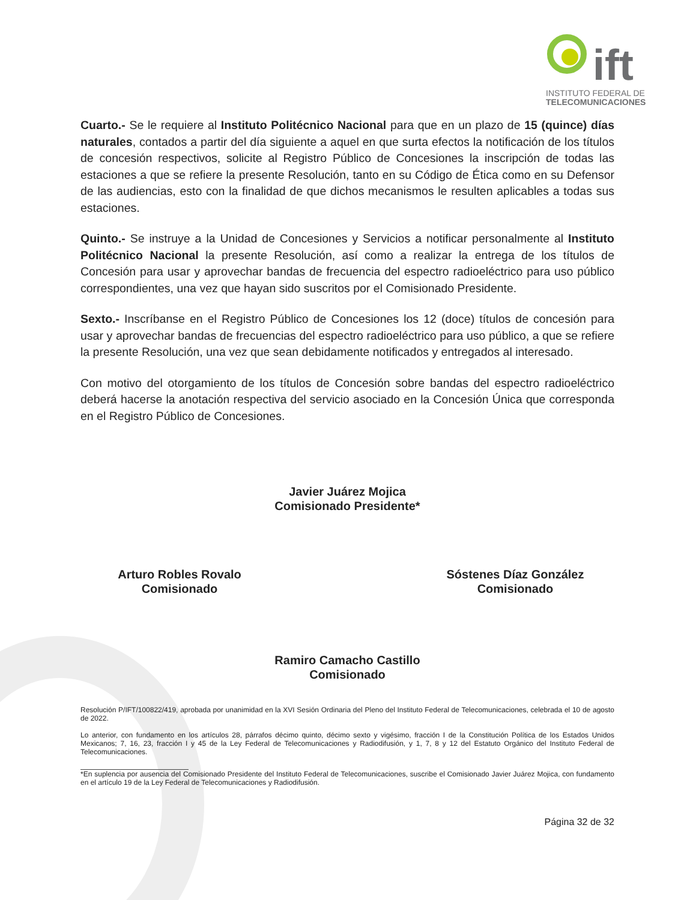ift
INSTITUTO FEDERAL DE
TELECOMUNICACIONES
Cuarto.- Se le requiere al Instituto Politécnico Nacional para que en un plazo de 15 (quince) días naturales, contados a partir del día siguiente a aquel en que surta efectos la notificación de los títulos de concesión respectivos, solicite al Registro Público de Concesiones la inscripción de todas las estaciones a que se refiere la presente Resolución, tanto en su Código de Ética como en su Defensor de las audiencias, esto con la finalidad de que dichos mecanismos le resulten aplicables a todas sus estaciones.
Quinto.- Se instruye a la Unidad de Concesiones y Servicios a notificar personalmente al Instituto Politécnico Nacional la presente Resolución, así como a realizar la entrega de los títulos de Concesión para usar y aprovechar bandas de frecuencia del espectro radioeléctrico para uso público correspondientes, una vez que hayan sido suscritos por el Comisionado Presidente.
Sexto.- Inscríbanse en el Registro Público de Concesiones los 12 (doce) títulos de concesión para usar y aprovechar bandas de frecuencias del espectro radioeléctrico para uso público, a que se refiere la presente Resolución, una vez que sean debidamente notificados y entregados al interesado.
Con motivo del otorgamiento de los títulos de Concesión sobre bandas del espectro radioeléctrico deberá hacerse la anotación respectiva del servicio asociado en la Concesión Única que corresponda en el Registro Público de Concesiones.
Javier Juárez Mojica
Comisionado Presidente*
Arturo Robles Rovalo
Comisionado
Sóstenes Díaz González
Comisionado
Ramiro Camacho Castillo
Comisionado
Resolución P/IFT/100822/419, aprobada por unanimidad en la XVI Sesión Ordinaria del Pleno del Instituto Federal de Telecomunicaciones, celebrada el 10 de agosto de 2022.
Lo anterior, con fundamento en los artículos 28, párrafos décimo quinto, décimo sexto y vigésimo, fracción I de la Constitución Política de los Estados Unidos Mexicanos; 7, 16, 23, fracción I y 45 de la Ley Federal de Telecomunicaciones y Radiodifusión, y 1, 7, 8 y 12 del Estatuto Orgánico del Instituto Federal de Telecomunicaciones.
*En suplencia por ausencia del Comisionado Presidente del Instituto Federal de Telecomunicaciones, suscribe el Comisionado Javier Juárez Mojica, con fundamento en el artículo 19 de la Ley Federal de Telecomunicaciones y Radiodifusión.
Página 32 de 32